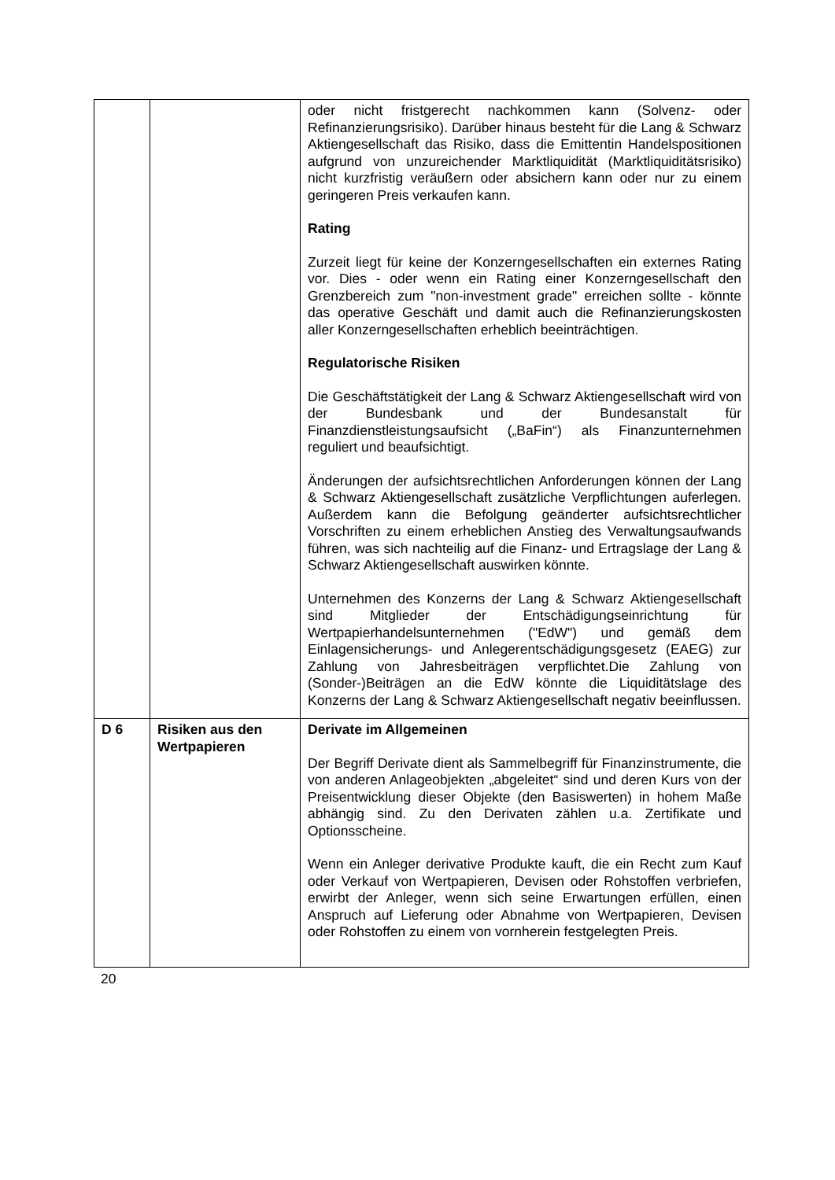| | | oder nicht fristgerecht nachkommen kann (Solvenz- oder Refinanzierungsrisiko). Darüber hinaus besteht für die Lang & Schwarz Aktiengesellschaft das Risiko, dass die Emittentin Handelspositionen aufgrund von unzureichender Marktliquidität (Marktliquiditätsrisiko) nicht kurzfristig veräußern oder absichern kann oder nur zu einem geringeren Preis verkaufen kann. Rating Zurzeit liegt für keine der Konzerngesellschaften ein externes Rating vor. Dies - oder wenn ein Rating einer Konzerngesellschaft den Grenzbereich zum "non-investment grade" erreichen sollte - könnte das operative Geschäft und damit auch die Refinanzierungskosten aller Konzerngesellschaften erheblich beeinträchtigen. Regulatorische Risiken Die Geschäftstätigkeit der Lang & Schwarz Aktiengesellschaft wird von der Bundesbank und der Bundesanstalt für Finanzdienstleistungsaufsicht („BaFin“) als Finanzunternehmen reguliert und beaufsichtigt. Änderungen der aufsichtsrechtlichen Anforderungen können der Lang & Schwarz Aktiengesellschaft zusätzliche Verpflichtungen auferlegen. Außerdem kann die Befolgung geänderter aufsichtsrechtlicher Vorschriften zu einem erheblichen Anstieg des Verwaltungsaufwands führen, was sich nachteilig auf die Finanz- und Ertragslage der Lang & Schwarz Aktiengesellschaft auswirken könnte. Unternehmen des Konzerns der Lang & Schwarz Aktiengesellschaft sind Mitglieder der Entschädigungseinrichtung für Wertpapierhandelsunternehmen ("EdW") und gemäß dem Einlagensicherungs- und Anlegerentschädigungsgesetz (EAEG) zur Zahlung von Jahresbeiträgen verpflichtet.Die Zahlung von (Sonder-)Beiträgen an die EdW könnte die Liquiditätslage des Konzerns der Lang & Schwarz Aktiengesellschaft negativ beeinflussen. |
| D 6 | Risiken aus den Wertpapieren | Derivate im Allgemeinen Der Begriff Derivate dient als Sammelbegriff für Finanzinstrumente, die von anderen Anlageobjekten „abgeleitet“ sind und deren Kurs von der Preisentwicklung dieser Objekte (den Basiswerten) in hohem Maße abhängig sind. Zu den Derivaten zählen u.a. Zertifikate und Optionsscheine. Wenn ein Anleger derivative Produkte kauft, die ein Recht zum Kauf oder Verkauf von Wertpapieren, Devisen oder Rohstoffen verbriefen, erwirbt der Anleger, wenn sich seine Erwartungen erfüllen, einen Anspruch auf Lieferung oder Abnahme von Wertpapieren, Devisen oder Rohstoffen zu einem von vornherein festgelegten Preis. |
20